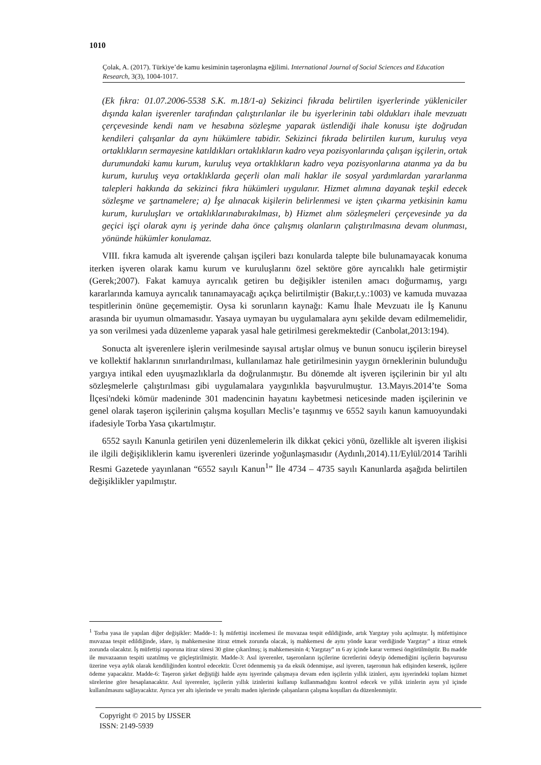1010
Çolak, A. (2017). Türkiye’de kamu kesiminin taşeronlaşma eğilimi. International Journal of Social Sciences and Education Research, 3(3), 1004-1017.
(Ek fıkra: 01.07.2006-5538 S.K. m.18/1-a) Sekizinci fıkrada belirtilen işyerlerinde yükleniciler dışında kalan işverenler tarafından çalıştırılanlar ile bu işyerlerinin tabi oldukları ihale mevzuatı çerçevesinde kendi nam ve hesabına sözleşme yaparak üstlendiği ihale konusu işte doğrudan kendileri çalışanlar da aynı hükümlere tabidir. Sekizinci fıkrada belirtilen kurum, kuruluş veya ortaklıkların sermayesine katıldıkları ortaklıkların kadro veya pozisyonlarında çalışan işçilerin, ortak durumundaki kamu kurum, kuruluş veya ortaklıkların kadro veya pozisyonlarına atanma ya da bu kurum, kuruluş veya ortaklıklarda geçerli olan mali haklar ile sosyal yardımlardan yararlanma talepleri hakkında da sekizinci fıkra hükümleri uygulanır. Hizmet alımına dayanak teşkil edecek sözleşme ve şartnamelere; a) İşe alınacak kişilerin belirlenmesi ve işten çıkarma yetkisinin kamu kurum, kuruluşları ve ortaklıklarınabırakılması, b) Hizmet alım sözleşmeleri çerçevesinde ya da geçici işçi olarak aynı iş yerinde daha önce çalışmış olanların çalıştırılmasına devam olunması, yönünde hükümler konulamaz.
VIII. fıkra kamuda alt işverende çalışan işçileri bazı konularda talepte bile bulunamayacak konuma iterken işveren olarak kamu kurum ve kuruluşlarını özel sektöre göre ayrıcalıklı hale getirmiştir (Gerek;2007). Fakat kamuya ayrıcalık getiren bu değişikler istenilen amacı doğurmamış, yargı kararlarında kamuya ayrıcalık tanınamayacağı açıkça belirtilmiştir (Bakır,t.y.:1003) ve kamuda muvazaa tespitlerinin önüne geçememiştir. Oysa ki sorunların kaynağı: Kamu İhale Mevzuatı ile İş Kanunu arasında bir uyumun olmamasıdır. Yasaya uymayan bu uygulamalara aynı şekilde devam edilmemelidir, ya son verilmesi yada düzenleme yaparak yasal hale getirilmesi gerekmektedir (Canbolat,2013:194).
Sonucta alt işverenlere işlerin verilmesinde sayısal artışlar olmuş ve bunun sonucu işçilerin bireysel ve kollektif haklarının sınırlandırılması, kullanılamaz hale getirilmesinin yaygın örneklerinin bulunduğu yargıya intikal eden uyuşmazlıklarla da doğrulanmıştır. Bu dönemde alt işveren işçilerinin bir yıl altı sözleşmelerle çalıştırılması gibi uygulamalara yaygınlıkla başvurulmuştur. 13.Mayıs.2014’te Soma İlçesi'ndeki kömür madeninde 301 madencinin hayatını kaybetmesi neticesinde maden işçilerinin ve genel olarak taşeron işçilerinin çalışma koşulları Meclis’e taşınmış ve 6552 sayılı kanun kamuoyundaki ifadesiyle Torba Yasa çıkartılmıştır.
6552 sayılı Kanunla getirilen yeni düzenlemelerin ilk dikkat çekici yönü, özellikle alt işveren ilişkisi ile ilgili değişikliklerin kamu işverenleri üzerinde yoğunlaşmasıdır (Aydınlı,2014).11/Eylül/2014 Tarihli Resmi Gazetede yayınlanan “6552 sayılı Kanun<sup>1</sup>” İle 4734 – 4735 sayılı Kanunlarda aşağıda belirtilen değişiklikler yapılmıştır.
<sup>1</sup> Torba yasa ile yapılan diğer değişikler: Madde-1: İş müfettişi incelemesi ile muvazaa tespit edildiğinde, artık Yargıtay yolu açılmıştır. İş müfettişince muvazaa tespit edildiğinde, idare, iş mahkemesine itiraz etmek zorunda olacak, iş mahkemesi de aynı yönde karar verdiğinde Yargıtay‟ a itiraz etmek zorunda olacaktır. İş müfettişi raporuna itiraz süresi 30 güne çıkarılmış; iş mahkemesinin 4; Yargıtay‟ ın 6 ay içinde karar vermesi öngörülmüştür. Bu madde ile muvazaanın tespiti uzatılmış ve güçleştirilmiştir. Madde-3: Asıl işverenler, taşeronların işçilerine ücretlerini ödeyip ödemediğini işçilerin başvurusu üzerine veya aylık olarak kendiliğinden kontrol edecektir. Ücret ödenmemiş ya da eksik ödenmişse, asıl işveren, taşeronun hak edişinden keserek, işçilere ödeme yapacaktır. Madde-6: Taşeron şirket değiştiği halde aynı işyerinde çalışmaya devam eden işçilerin yıllık izinleri, aynı işyerindeki toplam hizmet sürelerine göre hesaplanacaktır. Asıl işverenler, işçilerin yıllık izinlerini kullanıp kullanmadığını kontrol edecek ve yıllık izinlerin aynı yıl içinde kullanılmasını sağlayacaktır. Ayrıca yer altı işlerinde ve yeraltı maden işlerinde çalışanların çalışma koşulları da düzenlenmiştir.
Copyright © 2015 by IJSSER
ISSN: 2149-5939